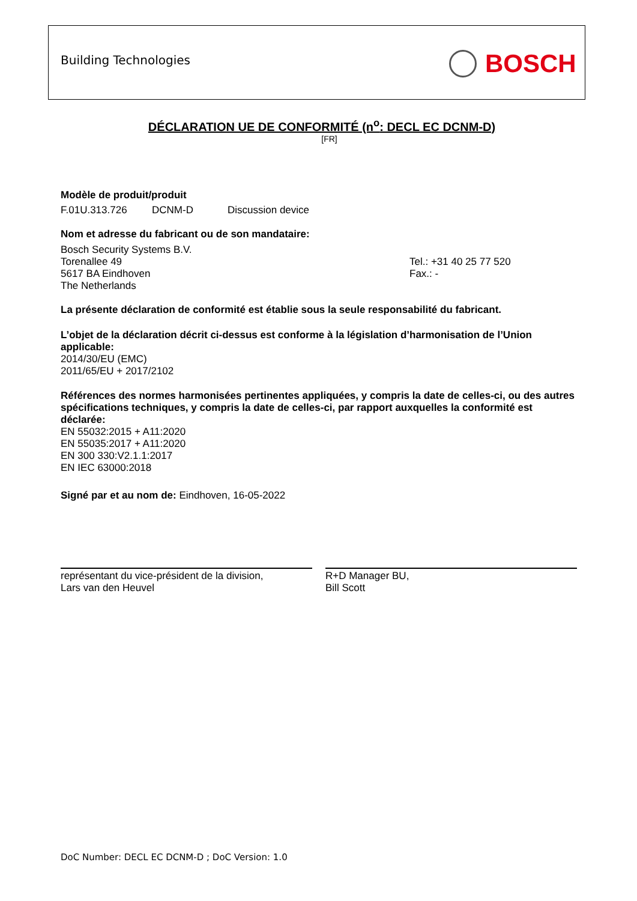Building Technologies BOSCH
DÉCLARATION UE DE CONFORMITÉ (n<sup>o</sup>: DECL EC DCNM-D)
[FR]
Modèle de produit/produit
F.01U.313.726 DCNM-D Discussion device
Nom et adresse du fabricant ou de son mandataire:
Bosch Security Systems B.V.
Torenallee 49
5617 BA Eindhoven
The Netherlands
Tel.: +31 40 25 77 520
Fax.: -
La présente déclaration de conformité est établie sous la seule responsabilité du fabricant.
L’objet de la déclaration décrit ci-dessus est conforme à la législation d’harmonisation de l’Union applicable:
2014/30/EU (EMC)
2011/65/EU + 2017/2102
Références des normes harmonisées pertinentes appliquées, y compris la date de celles-ci, ou des autres spécifications techniques, y compris la date de celles-ci, par rapport auxquelles la conformité est déclarée:
EN 55032:2015 + A11:2020
EN 55035:2017 + A11:2020
EN 300 330:V2.1.1:2017
EN IEC 63000:2018
Signé par et au nom de: Eindhoven, 16-05-2022
représentant du vice-président de la division,
Lars van den Heuvel
R+D Manager BU,
Bill Scott
DoC Number: DECL EC DCNM-D ; DoC Version: 1.0